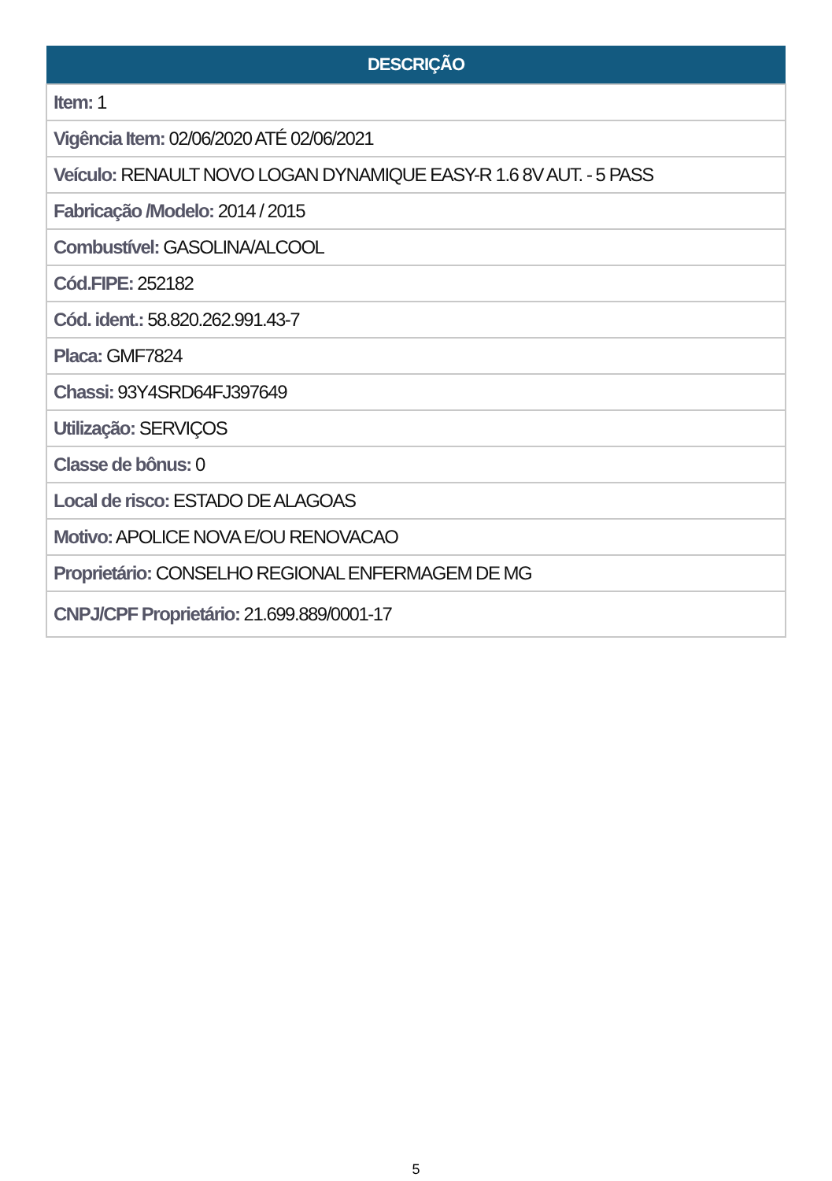| DESCRIÇÃO |
| --- |
| Item: 1 |
| Vigência Item: 02/06/2020 ATÉ 02/06/2021 |
| Veículo: RENAULT NOVO LOGAN DYNAMIQUE EASY-R 1.6 8V AUT. - 5 PASS |
| Fabricação /Modelo: 2014 / 2015 |
| Combustível: GASOLINA/ALCOOL |
| Cód.FIPE: 252182 |
| Cód. ident.: 58.820.262.991.43-7 |
| Placa: GMF7824 |
| Chassi: 93Y4SRD64FJ397649 |
| Utilização: SERVIÇOS |
| Classe de bônus: 0 |
| Local de risco: ESTADO DE ALAGOAS |
| Motivo: APOLICE NOVA E/OU RENOVACAO |
| Proprietário: CONSELHO REGIONAL ENFERMAGEM DE MG |
| CNPJ/CPF Proprietário: 21.699.889/0001-17 |
5